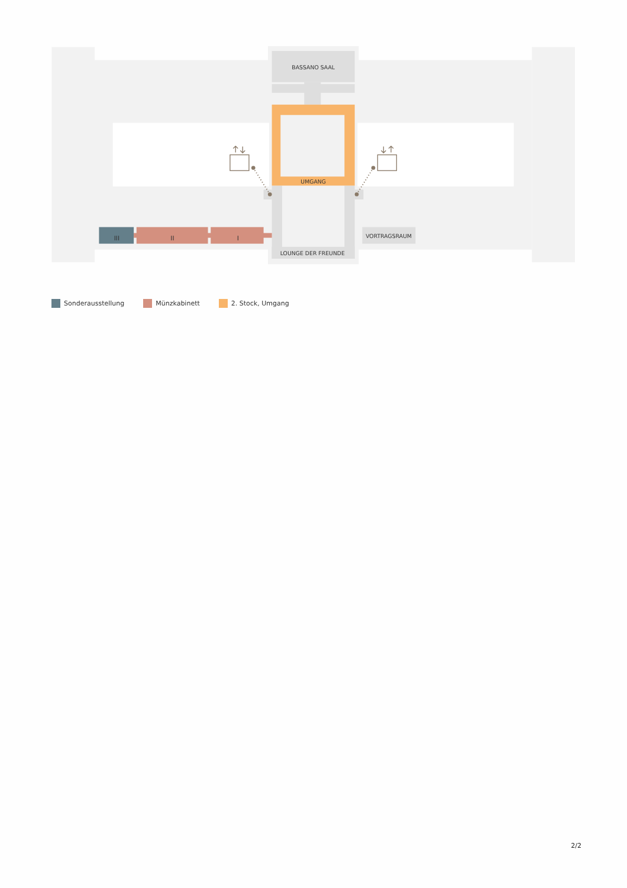BASSANO SAAL
UMGANG
LOUNGE DER FREUNDE
VORTRAGSRAUM
III
II
I
Sonderausstellung Münzkabinett 2. Stock, Umgang
2/2